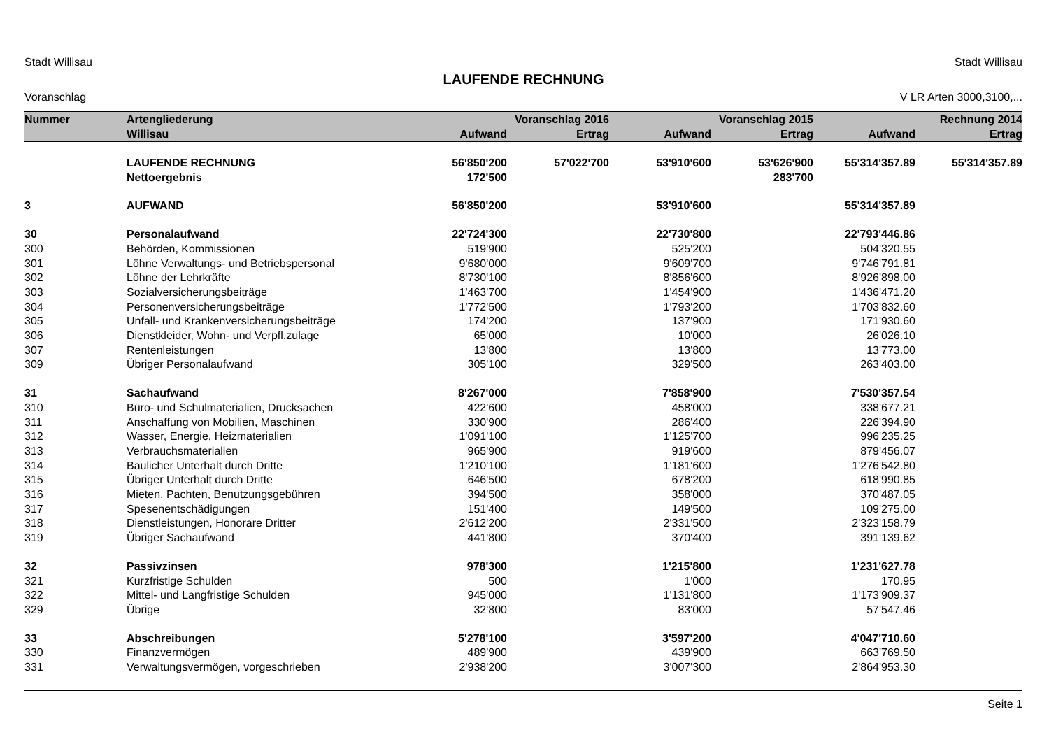Stadt Willisau Stadt Willisau
LAUFENDE RECHNUNG
Voranschlag V LR Arten 3000,3100,...
| Nummer | Artengliederung | Voranschlag 2016 | | Voranschlag 2015 | | Rechnung 2014 | |
| --- | --- | --- | --- | --- | --- | --- | --- |
| | Willisau | Aufwand | Ertrag | Aufwand | Ertrag | Aufwand | Ertrag |
| | LAUFENDE RECHNUNG | 56'850'200 | 57'022'700 | 53'910'600 | 53'626'900 | 55'314'357.89 | 55'314'357.89 |
| | Nettoergebnis | 172'500 | | | 283'700 | | |
| 3 | AUFWAND | 56'850'200 | | 53'910'600 | | 55'314'357.89 | |
| 30 | Personalaufwand | 22'724'300 | | 22'730'800 | | 22'793'446.86 | |
| 300 | Behörden, Kommissionen | 519'900 | | 525'200 | | 504'320.55 | |
| 301 | Löhne Verwaltungs- und Betriebspersonal | 9'680'000 | | 9'609'700 | | 9'746'791.81 | |
| 302 | Löhne der Lehrkräfte | 8'730'100 | | 8'856'600 | | 8'926'898.00 | |
| 303 | Sozialversicherungsbeiträge | 1'463'700 | | 1'454'900 | | 1'436'471.20 | |
| 304 | Personenversicherungsbeiträge | 1'772'500 | | 1'793'200 | | 1'703'832.60 | |
| 305 | Unfall- und Krankenversicherungsbeiträge | 174'200 | | 137'900 | | 171'930.60 | |
| 306 | Dienstkleider, Wohn- und Verpfl.zulage | 65'000 | | 10'000 | | 26'026.10 | |
| 307 | Rentenleistungen | 13'800 | | 13'800 | | 13'773.00 | |
| 309 | Übriger Personalaufwand | 305'100 | | 329'500 | | 263'403.00 | |
| 31 | Sachaufwand | 8'267'000 | | 7'858'900 | | 7'530'357.54 | |
| 310 | Büro- und Schulmaterialien, Drucksachen | 422'600 | | 458'000 | | 338'677.21 | |
| 311 | Anschaffung von Mobilien, Maschinen | 330'900 | | 286'400 | | 226'394.90 | |
| 312 | Wasser, Energie, Heizmaterialien | 1'091'100 | | 1'125'700 | | 996'235.25 | |
| 313 | Verbrauchsmaterialien | 965'900 | | 919'600 | | 879'456.07 | |
| 314 | Baulicher Unterhalt durch Dritte | 1'210'100 | | 1'181'600 | | 1'276'542.80 | |
| 315 | Übriger Unterhalt durch Dritte | 646'500 | | 678'200 | | 618'990.85 | |
| 316 | Mieten, Pachten, Benutzungsgebühren | 394'500 | | 358'000 | | 370'487.05 | |
| 317 | Spesenentschädigungen | 151'400 | | 149'500 | | 109'275.00 | |
| 318 | Dienstleistungen, Honorare Dritter | 2'612'200 | | 2'331'500 | | 2'323'158.79 | |
| 319 | Übriger Sachaufwand | 441'800 | | 370'400 | | 391'139.62 | |
| 32 | Passivzinsen | 978'300 | | 1'215'800 | | 1'231'627.78 | |
| 321 | Kurzfristige Schulden | 500 | | 1'000 | | 170.95 | |
| 322 | Mittel- und Langfristige Schulden | 945'000 | | 1'131'800 | | 1'173'909.37 | |
| 329 | Übrige | 32'800 | | 83'000 | | 57'547.46 | |
| 33 | Abschreibungen | 5'278'100 | | 3'597'200 | | 4'047'710.60 | |
| 330 | Finanzvermögen | 489'900 | | 439'900 | | 663'769.50 | |
| 331 | Verwaltungsvermögen, vorgeschrieben | 2'938'200 | | 3'007'300 | | 2'864'953.30 | |
Seite 1